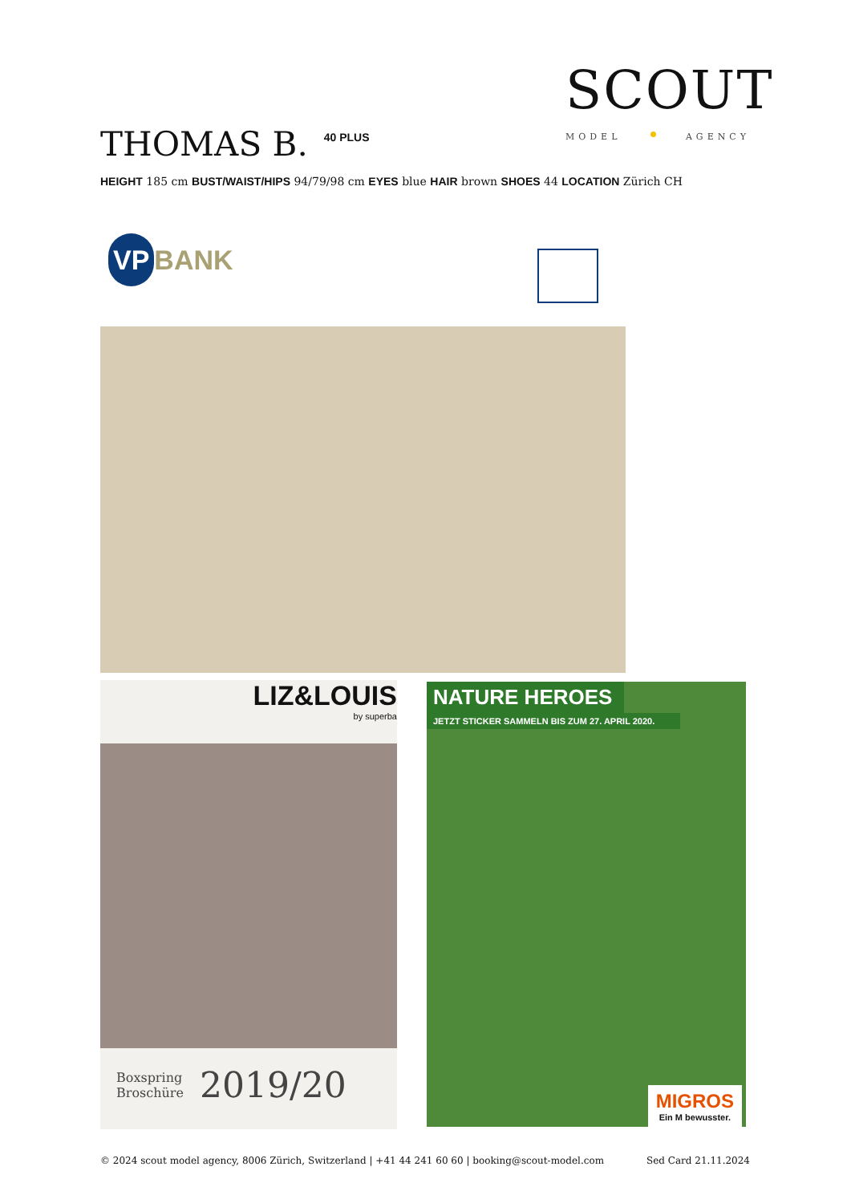SCOUT
MODEL AGENCY
THOMAS B. 40 PLUS
HEIGHT 185 cm BUST/WAIST/HIPS 94/79/98 cm EYES blue HAIR brown SHOES 44 LOCATION Zürich CH
VP BANK
LIZ&LOUIS
by superba
Boxspring
Broschüre 2019/20
NATURE HEROES
JETZT STICKER SAMMELN BIS ZUM 27. APRIL 2020.
MIGROS
Ein M bewusster.
© 2024 scout model agency, 8006 Zürich, Switzerland | +41 44 241 60 60 | booking@scout-model.com Sed Card 21.11.2024